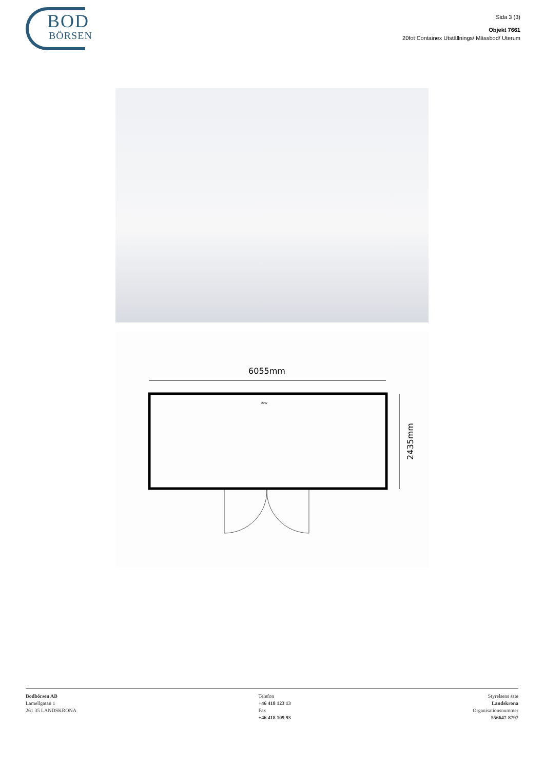BOD
BÖRSEN
Sida 3 (3)
Objekt 7661
20fot Containex Utställnings/ Mässbod/ Uterum
6055mm
2kW
2435mm
Bodbörsen AB
Lamellgatan 1
261 35 LANDSKRONA
Telefon
+46 418 123 13
Fax
+46 418 109 93
Styrelsens säte
Landskrona
Organisationsnummer
556647-8797